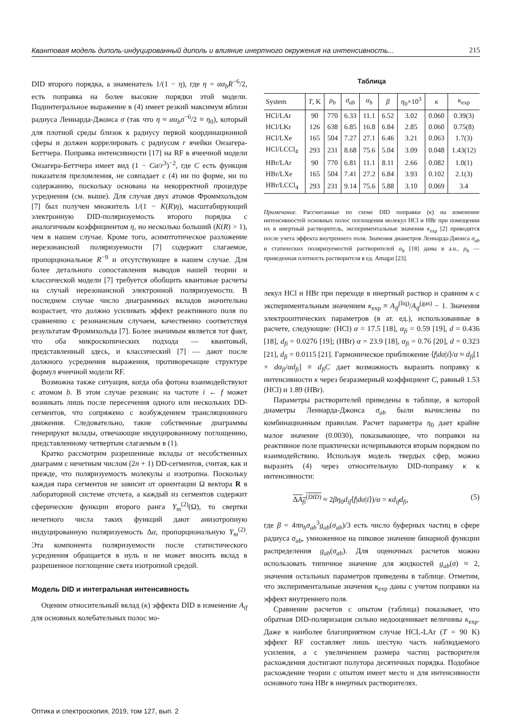Квантовая модель диполь-индуцированный диполь и влияние инертного окружения на интенсивность... 215
DID второго порядка, а знаменатель 1/(1 − η), где η = αα<sub>b</sub>R<sup>−6</sup>/2, есть поправка на более высокие порядки этой модели. Подинтегральное выражение в (4) имеет резкий максимум вблизи радиуса Леннарда-Джонса σ (так что η ≈ αα<sub>b</sub>σ<sup>−6</sup>/2 ≡ η<sub>0</sub>), который для плотной среды близок к радиусу первой координационной сферы и должен коррелировать с радиусом r ячейки Онзагера-Беттчера. Поправка интенсивности [17] на RF в ячеечной модели Онзагера-Беттчера имеет вид (1 − Cα/r<sup>3</sup>)<sup>−2</sup>, где C есть функция показателя преломления, не совпадает с (4) ни по форме, ни по содержанию, поскольку основана на некорректной процедуре усреднения (см. выше). Для случая двух атомов Фроммхольдом [7] был получен множитель 1/(1 − K(R)η), масштабирующий электронную DID-поляризуемость второго порядка с аналогичным коэффициентом η, но несколько больший (K(R) > 1), чем в нашем случае. Кроме того, асимптотическое разложение нерезонансной поляризуемости [7] содержит слагаемое, пропорциональное R<sup>−9</sup> и отсутствующее в нашем случае. Для более детального сопоставления выводов нашей теории и классической модели [7] требуется обобщить квантовые расчеты на случай нерезонансной электронной поляризуемости. В последнем случае число диаграммных вкладов значительно возрастает, что должно усиливать эффект реактивного поля по сравнению с резонансным случаем, качественно соответствуя результатам Фроммхольда [7]. Более значимым является тот факт, что оба микроскопических подхода — квантовый, представленный здесь, и классический [7] — дают после должного усреднения выражения, противоречащие структуре формул ячеечной модели RF.
Возможна также ситуация, когда оба фотона взаимодействуют с атомом b. В этом случае резонанс на частоте i ← f может возникать лишь после пересечения одного или нескольких DD-сегментов, что сопряжено с возбуждением трансляционного движения. Следовательно, такие собственные диаграммы генерируют вклады, отвечающие индуцированному поглощению, представленному четвертым слагаемым в (1).
Кратко рассмотрим разрешенные вклады от несобственных диаграмм с нечетным числом (2n + 1) DD-сегментов, считая, как и прежде, что поляризуемость молекулы a изотропна. Поскольку каждая пара сегментов не зависит от ориентации Ω вектора R в лабораторной системе отсчета, а каждый из сегментов содержит сферические функции второго ранга Y<sub>m</sub><sup>(2)</sup>(Ω), то свертки нечетного числа таких функций дают анизотропную индуцированную поляризуемость Δα, пропорциональную Y<sub>m</sub><sup>(2)</sup>. Эта компонента поляризуемости после статистического усреднения обращается в нуль и не может вносить вклад в разрешенное поглощение света изотропной средой.
Модель DID и интегральная интенсивность
Оценим относительный вклад (κ) эффекта DID в изменение A<sub>if</sub> для основных колебательных полос мо-
Таблица
| System | T , K | ρ<sub>b</sub> | σ<sub>ab</sub> | α<sub>b</sub> | β | η<sub>0</sub>×10<sup>3</sup> | κ | κ<sub>exp</sub> |
| --- | --- | --- | --- | --- | --- | --- | --- | --- |
| HCl/LAr | 90 | 770 | 6.33 | 11.1 | 6.52 | 3.02 | 0.060 | 0.39(3) |
| HCl/LKr | 126 | 638 | 6.85 | 16.8 | 6.84 | 2.85 | 0.060 | 0.75(8) |
| HCl/LXe | 165 | 504 | 7.27 | 27.1 | 6.46 | 3.21 | 0.063 | 1.7(3) |
| HCl/LCCl<sub>4</sub> | 293 | 231 | 8.68 | 75.6 | 5.04 | 3.09 | 0.048 | 1.43(12) |
| HBr/LAr | 90 | 770 | 6.81 | 11.1 | 8.11 | 2.66 | 0.082 | 1.0(1) |
| HBr/LXe | 165 | 504 | 7.41 | 27.2 | 6.84 | 3.93 | 0.102 | 2.1(3) |
| HBr/LCCl<sub>4</sub> | 293 | 231 | 9.14 | 75.6 | 5.88 | 3.10 | 0.069 | 3.4 |
Примечание. Рассчитанные по схеме DID поправки (κ) на изменение интенсивностей основных полос поглощения молекул HCl и HBr при помещении их в инертный растворитель, экспериментальные значения κ<sub>exp</sub> [2] приводятся после учета эффекта внутреннего поля. Значения диаметров Леннарда-Джонса σ<sub>ab</sub> и статических поляризуемостей растворителей α<sub>b</sub> [18] даны в a.u., ρ<sub>b</sub> — приведенная плотность растворителя в ед. Amagat [23].
лекул HCl и HBr при переходе в инертный раствор и сравним κ с экспериментальным значением κ<sub>exp</sub> ≡ A<sub>if</sub><sup>(liq)</sup>/A<sub>if</sub><sup>(gas)</sup> − 1. Значения электрооптических параметров (в ат. ед.), использованные в расчете, следующие: (HCl) α = 17.5 [18], α<sub>fi</sub> = 0.59 [19], d = 0.436 [18], d<sub>fi</sub> = 0.0276 [19]; (HBr) α = 23.9 [18], α<sub>fi</sub> = 0.76 [20], d = 0.323 [21], d<sub>fi</sub> = 0.0115 [21]. Гармоническое приближение ⟨f|dα|i⟩/α ≈ d<sub>fi</sub>[1 + dα<sub>fi</sub>/αd<sub>fi</sub>] ≡ d<sub>fi</sub>C дает возможность выразить поправку к интенсивности κ через безразмерный коэффициент C, равный 1.53 (HCl) и 1.89 (HBr).
Параметры растворителей приведены в таблице, в которой диаметры Леннарда-Джонса σ<sub>ab</sub> были вычислены по комбинационным правилам. Расчет параметра η<sub>0</sub> дает крайне малое значение (0.0030), показывающее, что поправки на реактивное поле практически исчерпываются вторым порядком по взаимодействию. Используя модель твердых сфер, можно выразить (4) через относительную DID-поправку κ к интенсивности:
ΔA<sub>fi</sub><sup>(DID)</sup> ≈ 2βη<sub>0</sub>d<sub>if</sub>⟨f|dα|i⟩)/α = κd<sub>if</sub>d<sub>fi</sub>, (5)
где β = 4πn<sub>b</sub>σ<sub>ab</sub><sup>3</sup>g<sub>ab</sub>(σ<sub>ab</sub>)/3 есть число буферных частиц в сфере радиуса σ<sub>ab</sub>, умноженное на пиковое значение бинарной функции распределения g<sub>ab</sub>(σ<sub>ab</sub>). Для оценочных расчетов можно использовать типичное значение для жидкостей g<sub>ab</sub>(σ) ≈ 2, значения остальных параметров приведены в таблице. Отметим, что экспериментальные значения κ<sub>exp</sub> даны с учетом поправки на эффект внутреннего поля.
Сравнение расчетов с опытом (таблица) показывает, что обратная DID-поляризация сильно недооценивает величины κ<sub>exp</sub>. Даже в наиболее благоприятном случае HCL-LAr (T = 90 K) эффект RF составляет лишь шестую часть наблюдаемого усиления, а с увеличением размера частиц растворителя расхождения достигают полутора десятичных порядка. Подобное расхождение теории с опытом имеет место и для интенсивности основного тона HBr в инертных растворителях.
Оптика и спектроскопия, 2019, том 127, вып. 2